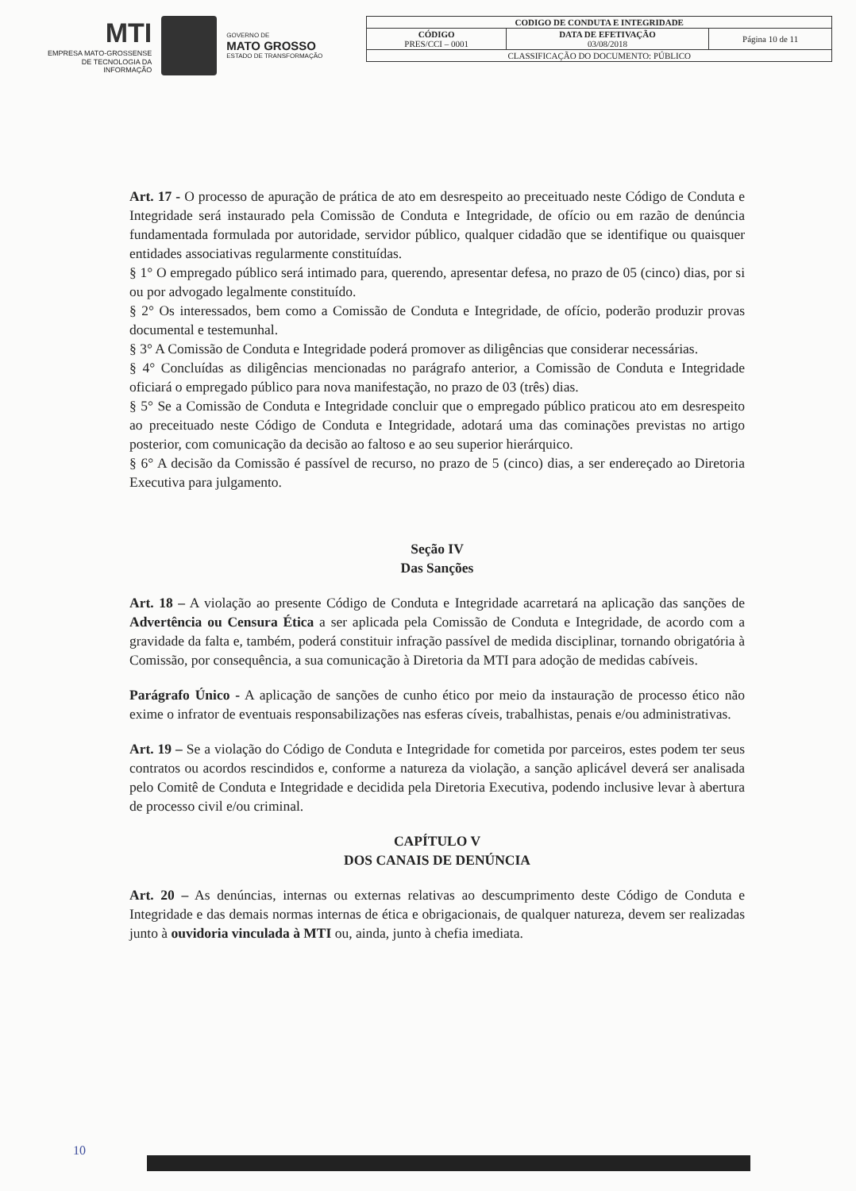MTI
EMPRESA MATO-GROSSENSE
DE TECNOLOGIA DA
INFORMAÇÃO
GOVERNO DE
MATO GROSSO
ESTADO DE TRANSFORMAÇÃO
| CODIGO DE CONDUTA E INTEGRIDADE | | |
| CÓDIGO PRES/CCI – 0001 | DATA DE EFETIVAÇÃO 03/08/2018 | Página 10 de 11 |
| CLASSIFICAÇÃO DO DOCUMENTO: PÚBLICO | | |
Art. 17 - O processo de apuração de prática de ato em desrespeito ao preceituado neste Código de Conduta e Integridade será instaurado pela Comissão de Conduta e Integridade, de ofício ou em razão de denúncia fundamentada formulada por autoridade, servidor público, qualquer cidadão que se identifique ou quaisquer entidades associativas regularmente constituídas.
§ 1° O empregado público será intimado para, querendo, apresentar defesa, no prazo de 05 (cinco) dias, por si ou por advogado legalmente constituído.
§ 2° Os interessados, bem como a Comissão de Conduta e Integridade, de ofício, poderão produzir provas documental e testemunhal.
§ 3° A Comissão de Conduta e Integridade poderá promover as diligências que considerar necessárias.
§ 4° Concluídas as diligências mencionadas no parágrafo anterior, a Comissão de Conduta e Integridade oficiará o empregado público para nova manifestação, no prazo de 03 (três) dias.
§ 5° Se a Comissão de Conduta e Integridade concluir que o empregado público praticou ato em desrespeito ao preceituado neste Código de Conduta e Integridade, adotará uma das cominações previstas no artigo posterior, com comunicação da decisão ao faltoso e ao seu superior hierárquico.
§ 6° A decisão da Comissão é passível de recurso, no prazo de 5 (cinco) dias, a ser endereçado ao Diretoria Executiva para julgamento.
Seção IV
Das Sanções
Art. 18 – A violação ao presente Código de Conduta e Integridade acarretará na aplicação das sanções de Advertência ou Censura Ética a ser aplicada pela Comissão de Conduta e Integridade, de acordo com a gravidade da falta e, também, poderá constituir infração passível de medida disciplinar, tornando obrigatória à Comissão, por consequência, a sua comunicação à Diretoria da MTI para adoção de medidas cabíveis.
Parágrafo Único - A aplicação de sanções de cunho ético por meio da instauração de processo ético não exime o infrator de eventuais responsabilizações nas esferas cíveis, trabalhistas, penais e/ou administrativas.
Art. 19 – Se a violação do Código de Conduta e Integridade for cometida por parceiros, estes podem ter seus contratos ou acordos rescindidos e, conforme a natureza da violação, a sanção aplicável deverá ser analisada pelo Comitê de Conduta e Integridade e decidida pela Diretoria Executiva, podendo inclusive levar à abertura de processo civil e/ou criminal.
CAPÍTULO V
DOS CANAIS DE DENÚNCIA
Art. 20 – As denúncias, internas ou externas relativas ao descumprimento deste Código de Conduta e Integridade e das demais normas internas de ética e obrigacionais, de qualquer natureza, devem ser realizadas junto à ouvidoria vinculada à MTI ou, ainda, junto à chefia imediata.
10